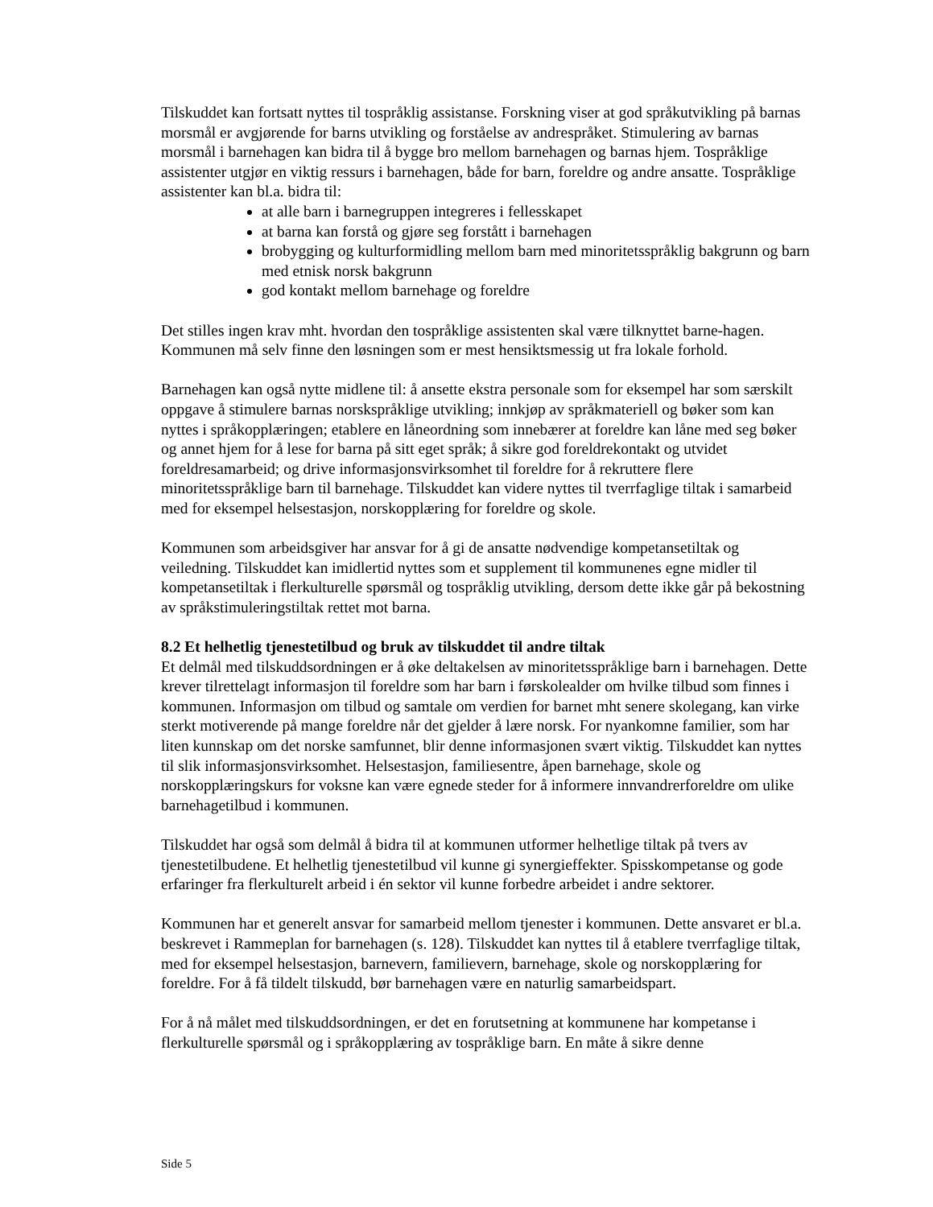Tilskuddet kan fortsatt nyttes til tospråklig assistanse. Forskning viser at god språkutvikling på barnas morsmål er avgjørende for barns utvikling og forståelse av andrespråket. Stimulering av barnas morsmål i barnehagen kan bidra til å bygge bro mellom barnehagen og barnas hjem. Tospråklige assistenter utgjør en viktig ressurs i barnehagen, både for barn, foreldre og andre ansatte. Tospråklige assistenter kan bl.a. bidra til:
at alle barn i barnegruppen integreres i fellesskapet
at barna kan forstå og gjøre seg forstått i barnehagen
brobygging og kulturformidling mellom barn med minoritetsspråklig bakgrunn og barn med etnisk norsk bakgrunn
god kontakt mellom barnehage og foreldre
Det stilles ingen krav mht. hvordan den tospråklige assistenten skal være tilknyttet barne-hagen. Kommunen må selv finne den løsningen som er mest hensiktsmessig ut fra lokale forhold.
Barnehagen kan også nytte midlene til: å ansette ekstra personale som for eksempel har som særskilt oppgave å stimulere barnas norskspråklige utvikling; innkjøp av språkmateriell og bøker som kan nyttes i språkopplæringen; etablere en låneordning som innebærer at foreldre kan låne med seg bøker og annet hjem for å lese for barna på sitt eget språk; å sikre god foreldrekontakt og utvidet foreldresamarbeid; og drive informasjonsvirksomhet til foreldre for å rekruttere flere minoritetsspråklige barn til barnehage. Tilskuddet kan videre nyttes til tverrfaglige tiltak i samarbeid med for eksempel helsestasjon, norskopplæring for foreldre og skole.
Kommunen som arbeidsgiver har ansvar for å gi de ansatte nødvendige kompetansetiltak og veiledning. Tilskuddet kan imidlertid nyttes som et supplement til kommunenes egne midler til kompetansetiltak i flerkulturelle spørsmål og tospråklig utvikling, dersom dette ikke går på bekostning av språkstimuleringstiltak rettet mot barna.
8.2 Et helhetlig tjenestetilbud og bruk av tilskuddet til andre tiltak
Et delmål med tilskuddsordningen er å øke deltakelsen av minoritetsspråklige barn i barnehagen. Dette krever tilrettelagt informasjon til foreldre som har barn i førskolealder om hvilke tilbud som finnes i kommunen. Informasjon om tilbud og samtale om verdien for barnet mht senere skolegang, kan virke sterkt motiverende på mange foreldre når det gjelder å lære norsk. For nyankomne familier, som har liten kunnskap om det norske samfunnet, blir denne informasjonen svært viktig. Tilskuddet kan nyttes til slik informasjonsvirksomhet. Helsestasjon, familiesentre, åpen barnehage, skole og norskopplæringskurs for voksne kan være egnede steder for å informere innvandrerforeldre om ulike barnehagetilbud i kommunen.
Tilskuddet har også som delmål å bidra til at kommunen utformer helhetlige tiltak på tvers av tjenestetilbudene. Et helhetlig tjenestetilbud vil kunne gi synergieffekter. Spisskompetanse og gode erfaringer fra flerkulturelt arbeid i én sektor vil kunne forbedre arbeidet i andre sektorer.
Kommunen har et generelt ansvar for samarbeid mellom tjenester i kommunen. Dette ansvaret er bl.a. beskrevet i Rammeplan for barnehagen (s. 128). Tilskuddet kan nyttes til å etablere tverrfaglige tiltak, med for eksempel helsestasjon, barnevern, familievern, barnehage, skole og norskopplæring for foreldre. For å få tildelt tilskudd, bør barnehagen være en naturlig samarbeidspart.
For å nå målet med tilskuddsordningen, er det en forutsetning at kommunene har kompetanse i flerkulturelle spørsmål og i språkopplæring av tospråklige barn. En måte å sikre denne
Side 5